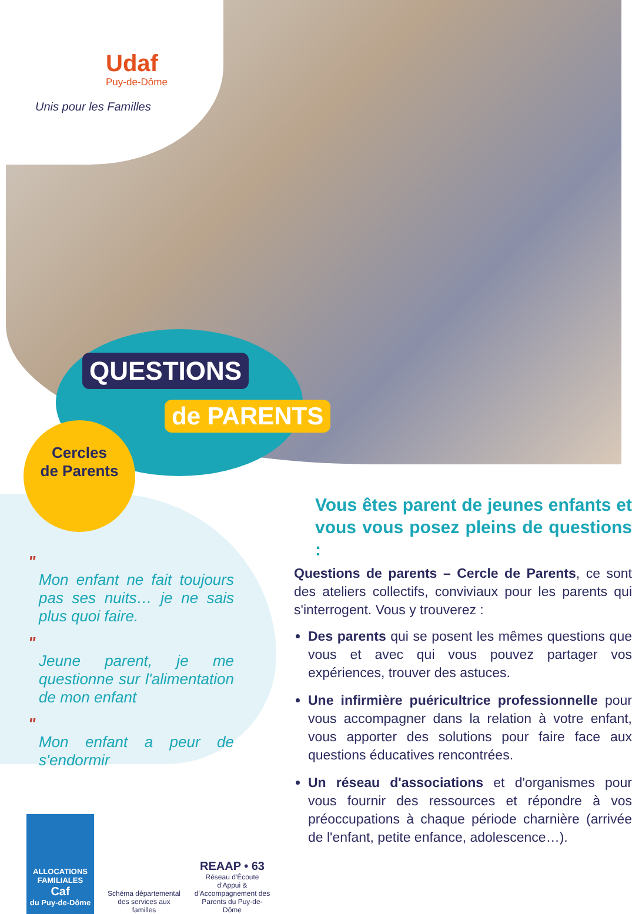Udaf
Puy-de-Dôme
Unis pour les Familles
QUESTIONS
de PARENTS
Cercles
de Parents
"
Mon enfant ne fait toujours pas ses nuits… je ne sais plus quoi faire.
"
Jeune parent, je me questionne sur l'alimentation de mon enfant
"
Mon enfant a peur de s'endormir
Vous êtes parent de jeunes enfants et vous vous posez pleins de questions :
Questions de parents – Cercle de Parents, ce sont des ateliers collectifs, conviviaux pour les parents qui s'interrogent. Vous y trouverez :
Des parents qui se posent les mêmes questions que vous et avec qui vous pouvez partager vos expériences, trouver des astuces.
Une infirmière puéricultrice professionnelle pour vous accompagner dans la relation à votre enfant, vous apporter des solutions pour faire face aux questions éducatives rencontrées.
Un réseau d'associations et d'organismes pour vous fournir des ressources et répondre à vos préoccupations à chaque période charnière (arrivée de l'enfant, petite enfance, adolescence…).
ALLOCATIONS FAMILIALES
Caf
du Puy-de-Dôme
Schéma départemental des services aux familles
REAAP • 63
Réseau d'Écoute d'Appui & d'Accompagnement des Parents du Puy-de-Dôme